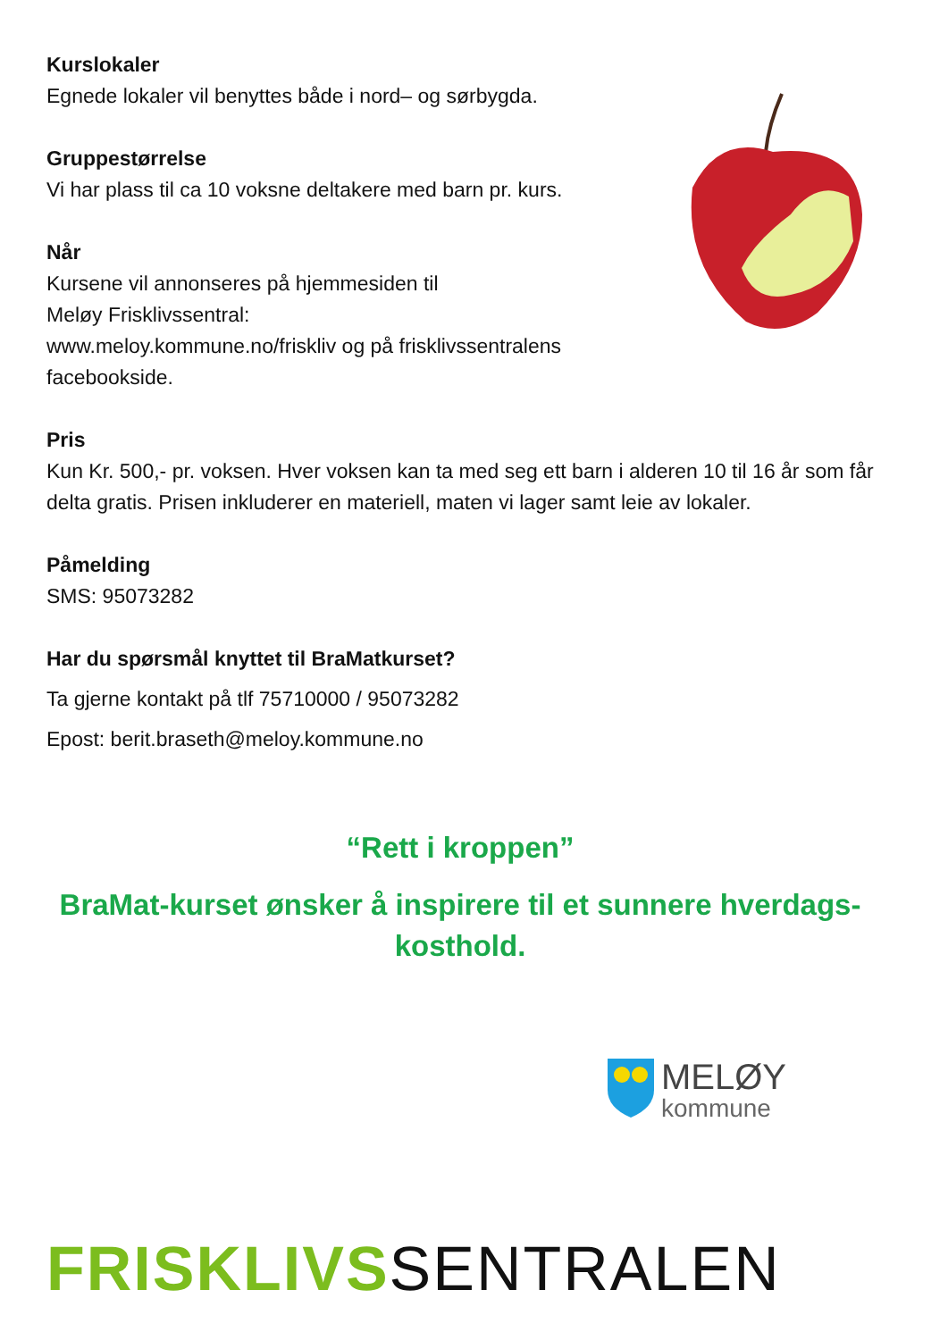Kurslokaler
Egnede lokaler vil benyttes både i nord– og sørbygda.
Gruppestørrelse
Vi har plass til ca 10 voksne deltakere med barn pr. kurs.
Når
Kursene vil annonseres på hjemmesiden til
Meløy Frisklivssentral:
www.meloy.kommune.no/friskliv og på frisklivssentralens
facebookside.
Pris
Kun Kr. 500,- pr. voksen. Hver voksen kan ta med seg ett barn i alderen 10 til 16 år som får delta gratis. Prisen inkluderer en materiell, maten vi lager samt leie av lokaler.
Påmelding
SMS: 95073282
Har du spørsmål knyttet til BraMatkurset?
Ta gjerne kontakt på tlf 75710000 / 95073282
Epost: berit.braseth@meloy.kommune.no
“Rett i kroppen”
BraMat-kurset ønsker å inspirere til et sunnere hverdags-
kosthold.
MELØY
kommune
FRISKLIVS SENTRALEN